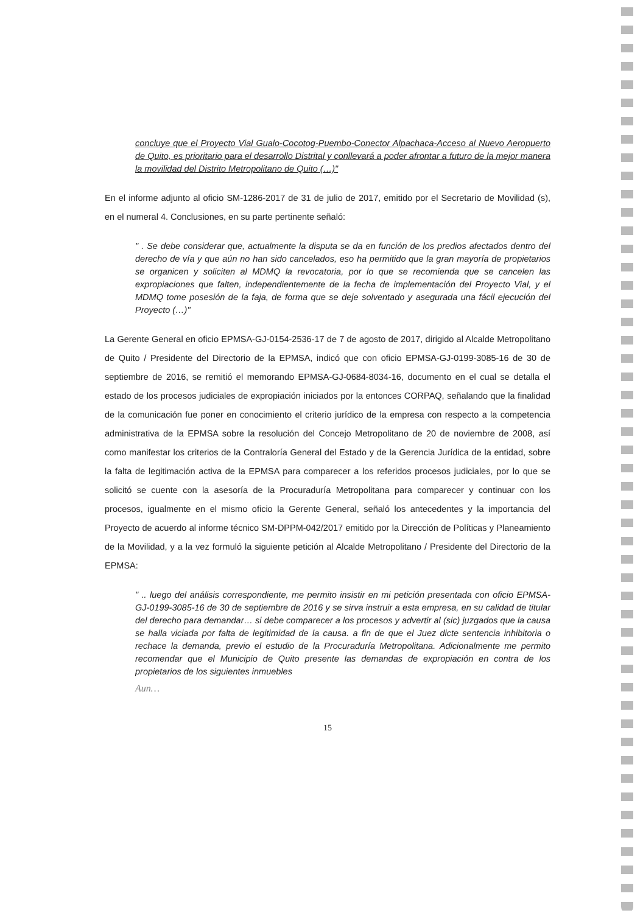concluye que el Proyecto Vial Gualo-Cocotog-Puembo-Conector Alpachaca-Acceso al Nuevo Aeropuerto de Quito, es prioritario para el desarrollo Distrital y conllevará a poder afrontar a futuro de la mejor manera la movilidad del Distrito Metropolitano de Quito (…)"
En el informe adjunto al oficio SM-1286-2017 de 31 de julio de 2017, emitido por el Secretario de Movilidad (s), en el numeral 4. Conclusiones, en su parte pertinente señaló:
" . Se debe considerar que, actualmente la disputa se da en función de los predios afectados dentro del derecho de vía y que aún no han sido cancelados, eso ha permitido que la gran mayoría de propietarios se organicen y soliciten al MDMQ la revocatoria, por lo que se recomienda que se cancelen las expropiaciones que falten, independientemente de la fecha de implementación del Proyecto Vial, y el MDMQ tome posesión de la faja, de forma que se deje solventado y asegurada una fácil ejecución del Proyecto (…)"
La Gerente General en oficio EPMSA-GJ-0154-2536-17 de 7 de agosto de 2017, dirigido al Alcalde Metropolitano de Quito / Presidente del Directorio de la EPMSA, indicó que con oficio EPMSA-GJ-0199-3085-16 de 30 de septiembre de 2016, se remitió el memorando EPMSA-GJ-0684-8034-16, documento en el cual se detalla el estado de los procesos judiciales de expropiación iniciados por la entonces CORPAQ, señalando que la finalidad de la comunicación fue poner en conocimiento el criterio jurídico de la empresa con respecto a la competencia administrativa de la EPMSA sobre la resolución del Concejo Metropolitano de 20 de noviembre de 2008, así como manifestar los criterios de la Contraloría General del Estado y de la Gerencia Jurídica de la entidad, sobre la falta de legitimación activa de la EPMSA para comparecer a los referidos procesos judiciales, por lo que se solicitó se cuente con la asesoría de la Procuraduría Metropolitana para comparecer y continuar con los procesos, igualmente en el mismo oficio la Gerente General, señaló los antecedentes y la importancia del Proyecto de acuerdo al informe técnico SM-DPPM-042/2017 emitido por la Dirección de Políticas y Planeamiento de la Movilidad, y a la vez formuló la siguiente petición al Alcalde Metropolitano / Presidente del Directorio de la EPMSA:
" .. luego del análisis correspondiente, me permito insistir en mi petición presentada con oficio EPMSA-GJ-0199-3085-16 de 30 de septiembre de 2016 y se sirva instruir a esta empresa, en su calidad de titular del derecho para demandar… si debe comparecer a los procesos y advertir al (sic) juzgados que la causa se halla viciada por falta de legitimidad de la causa. a fin de que el Juez dicte sentencia inhibitoria o rechace la demanda, previo el estudio de la Procuraduría Metropolitana. Adicionalmente me permito recomendar que el Municipio de Quito presente las demandas de expropiación en contra de los propietarios de los siguientes inmuebles
Aun…
15